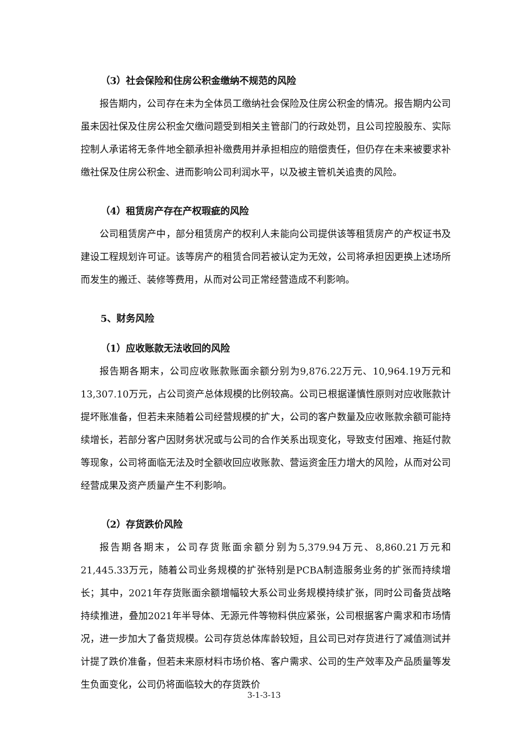（3）社会保险和住房公积金缴纳不规范的风险
报告期内，公司存在未为全体员工缴纳社会保险及住房公积金的情况。报告期内公司虽未因社保及住房公积金欠缴问题受到相关主管部门的行政处罚，且公司控股股东、实际控制人承诺将无条件地全额承担补缴费用并承担相应的赔偿责任，但仍存在未来被要求补缴社保及住房公积金、进而影响公司利润水平，以及被主管机关追责的风险。
（4）租赁房产存在产权瑕疵的风险
公司租赁房产中，部分租赁房产的权利人未能向公司提供该等租赁房产的产权证书及建设工程规划许可证。该等房产的租赁合同若被认定为无效，公司将承担因更换上述场所而发生的搬迁、装修等费用，从而对公司正常经营造成不利影响。
5、财务风险
（1）应收账款无法收回的风险
报告期各期末，公司应收账款账面余额分别为9,876.22万元、10,964.19万元和13,307.10万元，占公司资产总体规模的比例较高。公司已根据谨慎性原则对应收账款计提坏账准备，但若未来随着公司经营规模的扩大，公司的客户数量及应收账款余额可能持续增长，若部分客户因财务状况或与公司的合作关系出现变化，导致支付困难、拖延付款等现象，公司将面临无法及时全额收回应收账款、营运资金压力增大的风险，从而对公司经营成果及资产质量产生不利影响。
（2）存货跌价风险
报告期各期末，公司存货账面余额分别为5,379.94万元、8,860.21万元和21,445.33万元，随着公司业务规模的扩张特别是PCBA制造服务业务的扩张而持续增长；其中，2021年存货账面余额增幅较大系公司业务规模持续扩张，同时公司备货战略持续推进，叠加2021年半导体、无源元件等物料供应紧张，公司根据客户需求和市场情况，进一步加大了备货规模。公司存货总体库龄较短，且公司已对存货进行了减值测试并计提了跌价准备，但若未来原材料市场价格、客户需求、公司的生产效率及产品质量等发生负面变化，公司仍将面临较大的存货跌价
3-1-3-13